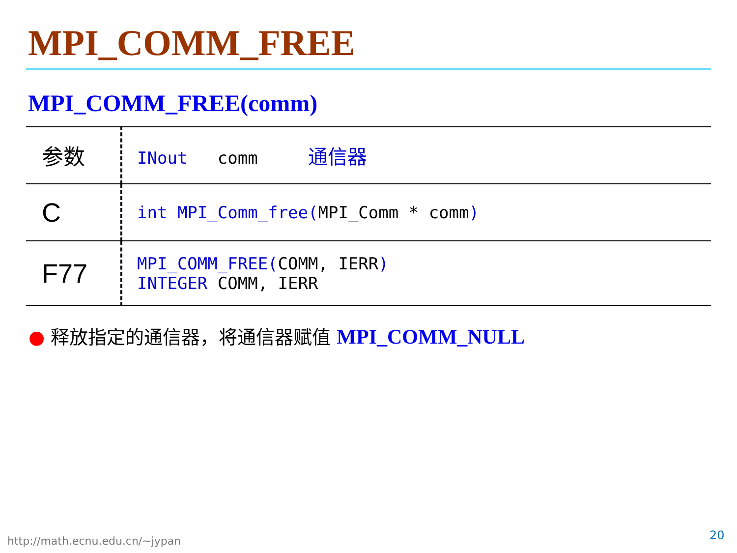MPI_COMM_FREE
MPI_COMM_FREE(comm)
| 参数 | INout comm 通信器 |
| C | int MPI_Comm_free( MPI_Comm * comm ) |
| F77 | MPI_COMM_FREE( COMM, IERR ) INTEGER COMM, IERR |
● 释放指定的通信器，将通信器赋值 MPI_COMM_NULL
http://math.ecnu.edu.cn/~jypan 20